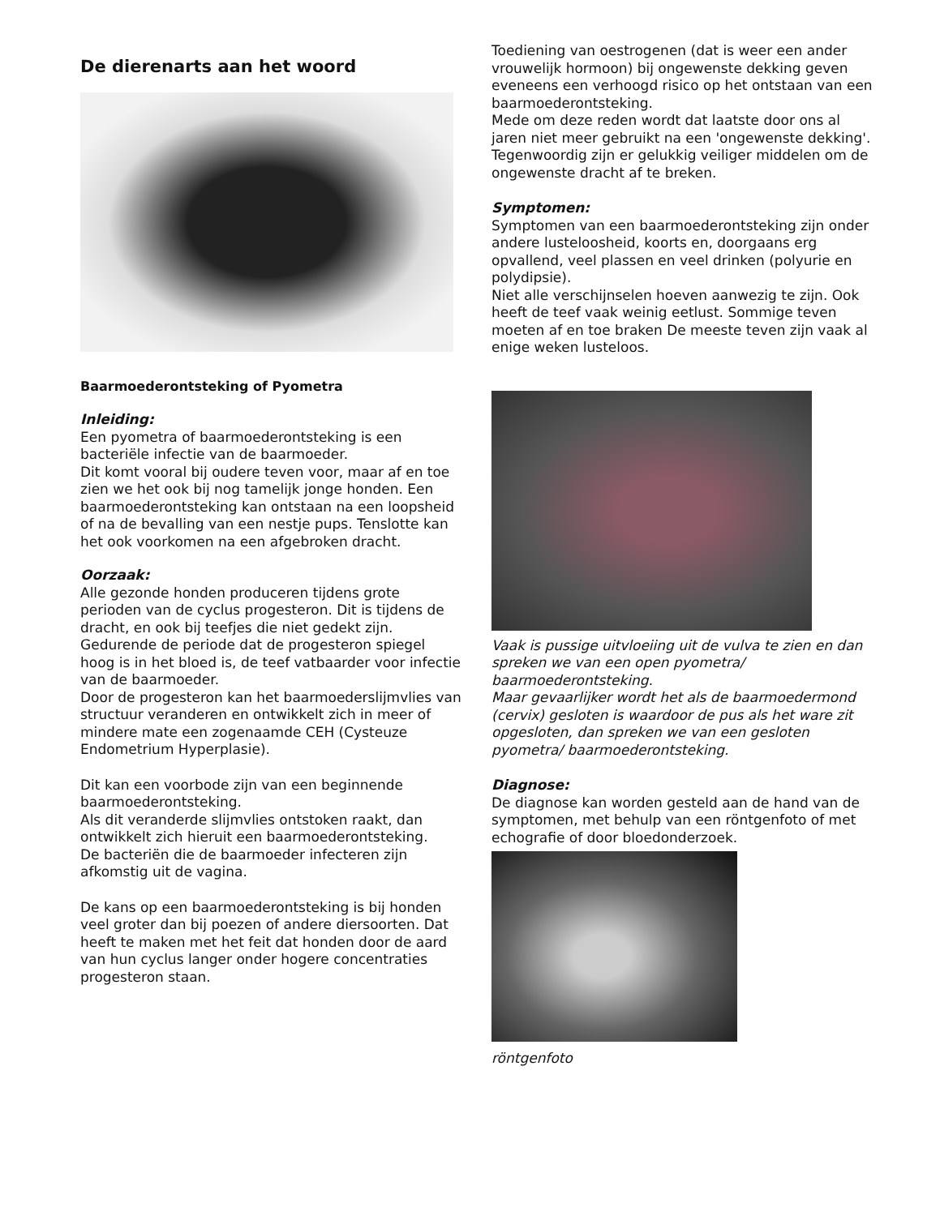De dierenarts aan het woord
Baarmoederontsteking of Pyometra
Inleiding:
Een pyometra of baarmoederontsteking is een bacteriële infectie van de baarmoeder.
Dit komt vooral bij oudere teven voor, maar af en toe zien we het ook bij nog tamelijk jonge honden. Een baarmoederontsteking kan ontstaan na een loopsheid of na de bevalling van een nestje pups. Tenslotte kan het ook voorkomen na een afgebroken dracht.
Oorzaak:
Alle gezonde honden produceren tijdens grote perioden van de cyclus progesteron. Dit is tijdens de dracht, en ook bij teefjes die niet gedekt zijn. Gedurende de periode dat de progesteron spiegel hoog is in het bloed is, de teef vatbaarder voor infectie van de baarmoeder.
Door de progesteron kan het baarmoederslijmvlies van structuur veranderen en ontwikkelt zich in meer of mindere mate een zogenaamde CEH (Cysteuze Endometrium Hyperplasie).
Dit kan een voorbode zijn van een beginnende baarmoederontsteking.
Als dit veranderde slijmvlies ontstoken raakt, dan ontwikkelt zich hieruit een baarmoederontsteking.
De bacteriën die de baarmoeder infecteren zijn afkomstig uit de vagina.
De kans op een baarmoederontsteking is bij honden veel groter dan bij poezen of andere diersoorten. Dat heeft te maken met het feit dat honden door de aard van hun cyclus langer onder hogere concentraties progesteron staan.
Toediening van oestrogenen (dat is weer een ander vrouwelijk hormoon) bij ongewenste dekking geven
eveneens een verhoogd risico op het ontstaan van een baarmoederontsteking.
Mede om deze reden wordt dat laatste door ons al jaren niet meer gebruikt na een 'ongewenste dekking'. Tegenwoordig zijn er gelukkig veiliger middelen om de ongewenste dracht af te breken.
Symptomen:
Symptomen van een baarmoederontsteking zijn onder andere lusteloosheid, koorts en, doorgaans erg opvallend, veel plassen en veel drinken (polyurie en polydipsie).
Niet alle verschijnselen hoeven aanwezig te zijn. Ook heeft de teef vaak weinig eetlust. Sommige teven moeten af en toe braken De meeste teven zijn vaak al enige weken lusteloos.
Vaak is pussige uitvloeiing uit de vulva te zien en dan spreken we van een open pyometra/ baarmoederontsteking.
Maar gevaarlijker wordt het als de baarmoedermond (cervix) gesloten is waardoor de pus als het ware zit opgesloten, dan spreken we van een gesloten pyometra/ baarmoederontsteking.
Diagnose:
De diagnose kan worden gesteld aan de hand van de symptomen, met behulp van een röntgenfoto of met echografie of door bloedonderzoek.
röntgenfoto